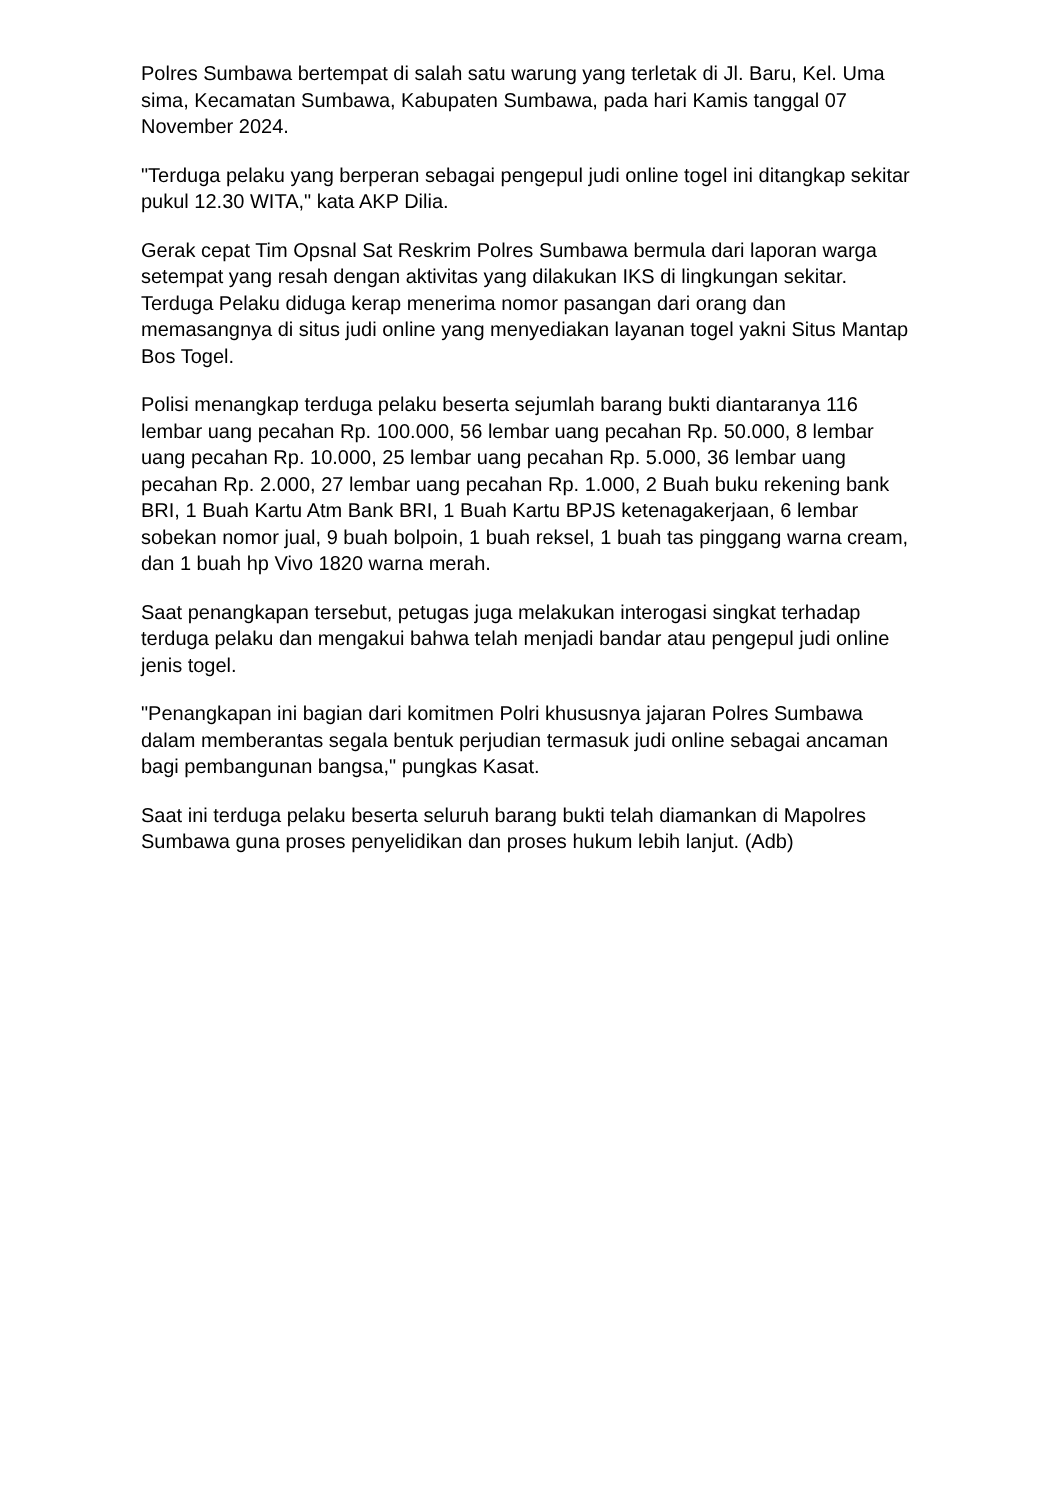Polres Sumbawa bertempat di salah satu warung yang terletak di Jl. Baru, Kel. Uma sima, Kecamatan Sumbawa, Kabupaten Sumbawa, pada hari Kamis tanggal 07 November 2024.
"Terduga pelaku yang berperan sebagai pengepul judi online togel ini ditangkap sekitar pukul 12.30 WITA," kata AKP Dilia.
Gerak cepat Tim Opsnal Sat Reskrim Polres Sumbawa bermula dari laporan warga setempat yang resah dengan aktivitas yang dilakukan IKS di lingkungan sekitar. Terduga Pelaku diduga kerap menerima nomor pasangan dari orang dan memasangnya di situs judi online yang menyediakan layanan togel yakni Situs Mantap Bos Togel.
Polisi menangkap terduga pelaku beserta sejumlah barang bukti diantaranya 116 lembar uang pecahan Rp. 100.000, 56 lembar uang pecahan Rp. 50.000, 8 lembar uang pecahan Rp. 10.000, 25 lembar uang pecahan Rp. 5.000, 36 lembar uang pecahan Rp. 2.000, 27 lembar uang pecahan Rp. 1.000, 2 Buah buku rekening bank BRI, 1 Buah Kartu Atm Bank BRI, 1 Buah Kartu BPJS ketenagakerjaan, 6 lembar sobekan nomor jual, 9 buah bolpoin, 1 buah reksel, 1 buah tas pinggang warna cream, dan 1 buah hp Vivo 1820 warna merah.
Saat penangkapan tersebut, petugas juga melakukan interogasi singkat terhadap terduga pelaku dan mengakui bahwa telah menjadi bandar atau pengepul judi online jenis togel.
"Penangkapan ini bagian dari komitmen Polri khususnya jajaran Polres Sumbawa dalam memberantas segala bentuk perjudian termasuk judi online sebagai ancaman bagi pembangunan bangsa," pungkas Kasat.
Saat ini terduga pelaku beserta seluruh barang bukti telah diamankan di Mapolres Sumbawa guna proses penyelidikan dan proses hukum lebih lanjut. (Adb)